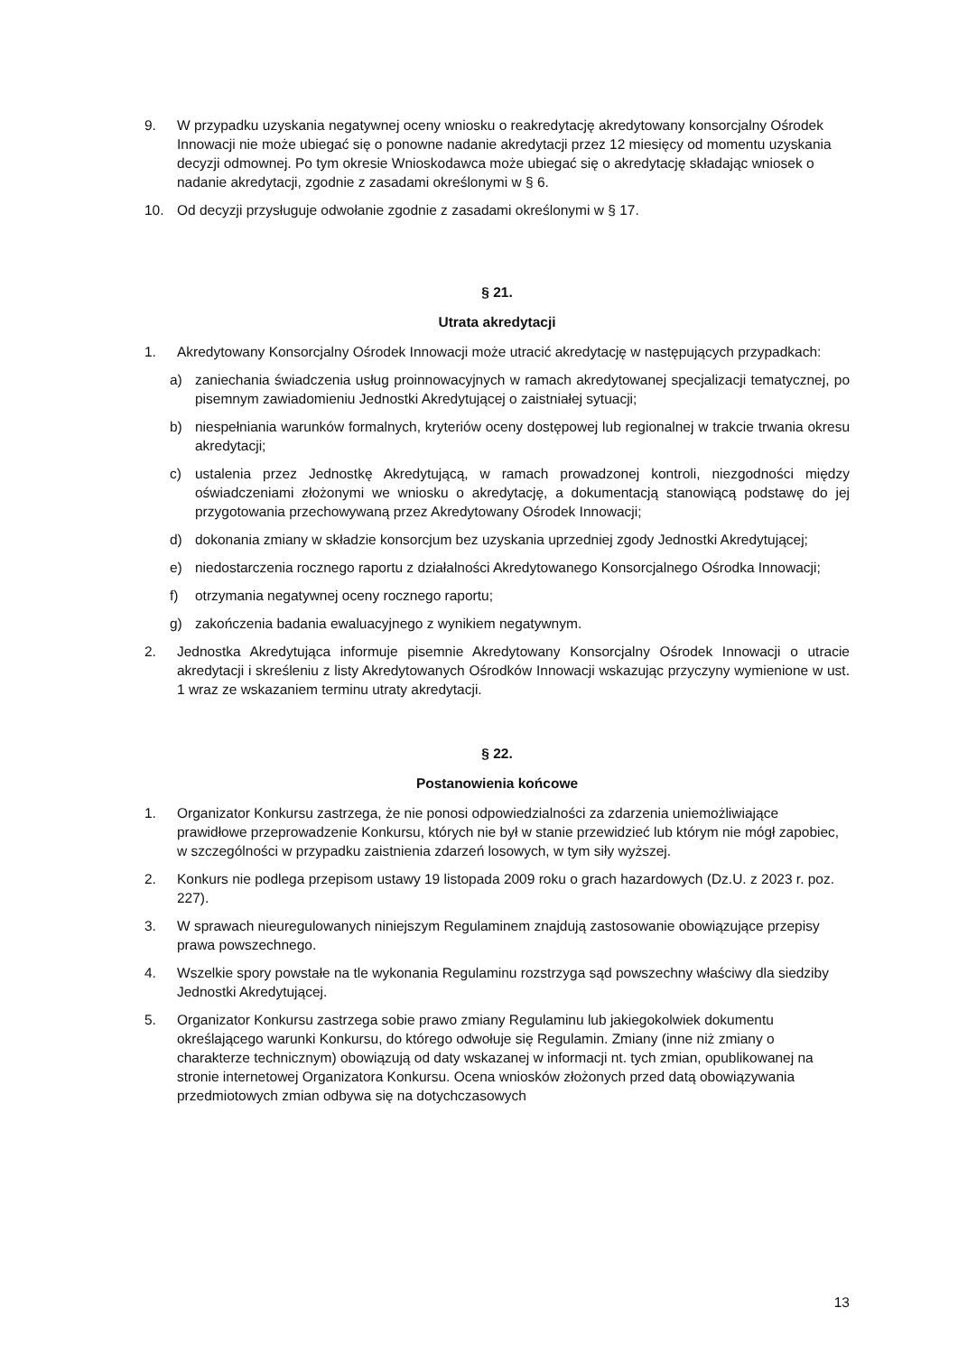9. W przypadku uzyskania negatywnej oceny wniosku o reakredytację akredytowany konsorcjalny Ośrodek Innowacji nie może ubiegać się o ponowne nadanie akredytacji przez 12 miesięcy od momentu uzyskania decyzji odmownej. Po tym okresie Wnioskodawca może ubiegać się o akredytację składając wniosek o nadanie akredytacji, zgodnie z zasadami określonymi w § 6.
10. Od decyzji przysługuje odwołanie zgodnie z zasadami określonymi w § 17.
§ 21.
Utrata akredytacji
1. Akredytowany Konsorcjalny Ośrodek Innowacji może utracić akredytację w następujących przypadkach:
a) zaniechania świadczenia usług proinnowacyjnych w ramach akredytowanej specjalizacji tematycznej, po pisemnym zawiadomieniu Jednostki Akredytującej o zaistniałej sytuacji;
b) niespełniania warunków formalnych, kryteriów oceny dostępowej lub regionalnej w trakcie trwania okresu akredytacji;
c) ustalenia przez Jednostkę Akredytującą, w ramach prowadzonej kontroli, niezgodności między oświadczeniami złożonymi we wniosku o akredytację, a dokumentacją stanowiącą podstawę do jej przygotowania przechowywaną przez Akredytowany Ośrodek Innowacji;
d) dokonania zmiany w składzie konsorcjum bez uzyskania uprzedniej zgody Jednostki Akredytującej;
e) niedostarczenia rocznego raportu z działalności Akredytowanego Konsorcjalnego Ośrodka Innowacji;
f) otrzymania negatywnej oceny rocznego raportu;
g) zakończenia badania ewaluacyjnego z wynikiem negatywnym.
2. Jednostka Akredytująca informuje pisemnie Akredytowany Konsorcjalny Ośrodek Innowacji o utracie akredytacji i skreśleniu z listy Akredytowanych Ośrodków Innowacji wskazując przyczyny wymienione w ust. 1 wraz ze wskazaniem terminu utraty akredytacji.
§ 22.
Postanowienia końcowe
1. Organizator Konkursu zastrzega, że nie ponosi odpowiedzialności za zdarzenia uniemożliwiające prawidłowe przeprowadzenie Konkursu, których nie był w stanie przewidzieć lub którym nie mógł zapobiec, w szczególności w przypadku zaistnienia zdarzeń losowych, w tym siły wyższej.
2. Konkurs nie podlega przepisom ustawy 19 listopada 2009 roku o grach hazardowych (Dz.U. z 2023 r. poz. 227).
3. W sprawach nieuregulowanych niniejszym Regulaminem znajdują zastosowanie obowiązujące przepisy prawa powszechnego.
4. Wszelkie spory powstałe na tle wykonania Regulaminu rozstrzyga sąd powszechny właściwy dla siedziby Jednostki Akredytującej.
5. Organizator Konkursu zastrzega sobie prawo zmiany Regulaminu lub jakiegokolwiek dokumentu określającego warunki Konkursu, do którego odwołuje się Regulamin. Zmiany (inne niż zmiany o charakterze technicznym) obowiązują od daty wskazanej w informacji nt. tych zmian, opublikowanej na stronie internetowej Organizatora Konkursu. Ocena wniosków złożonych przed datą obowiązywania przedmiotowych zmian odbywa się na dotychczasowych
13